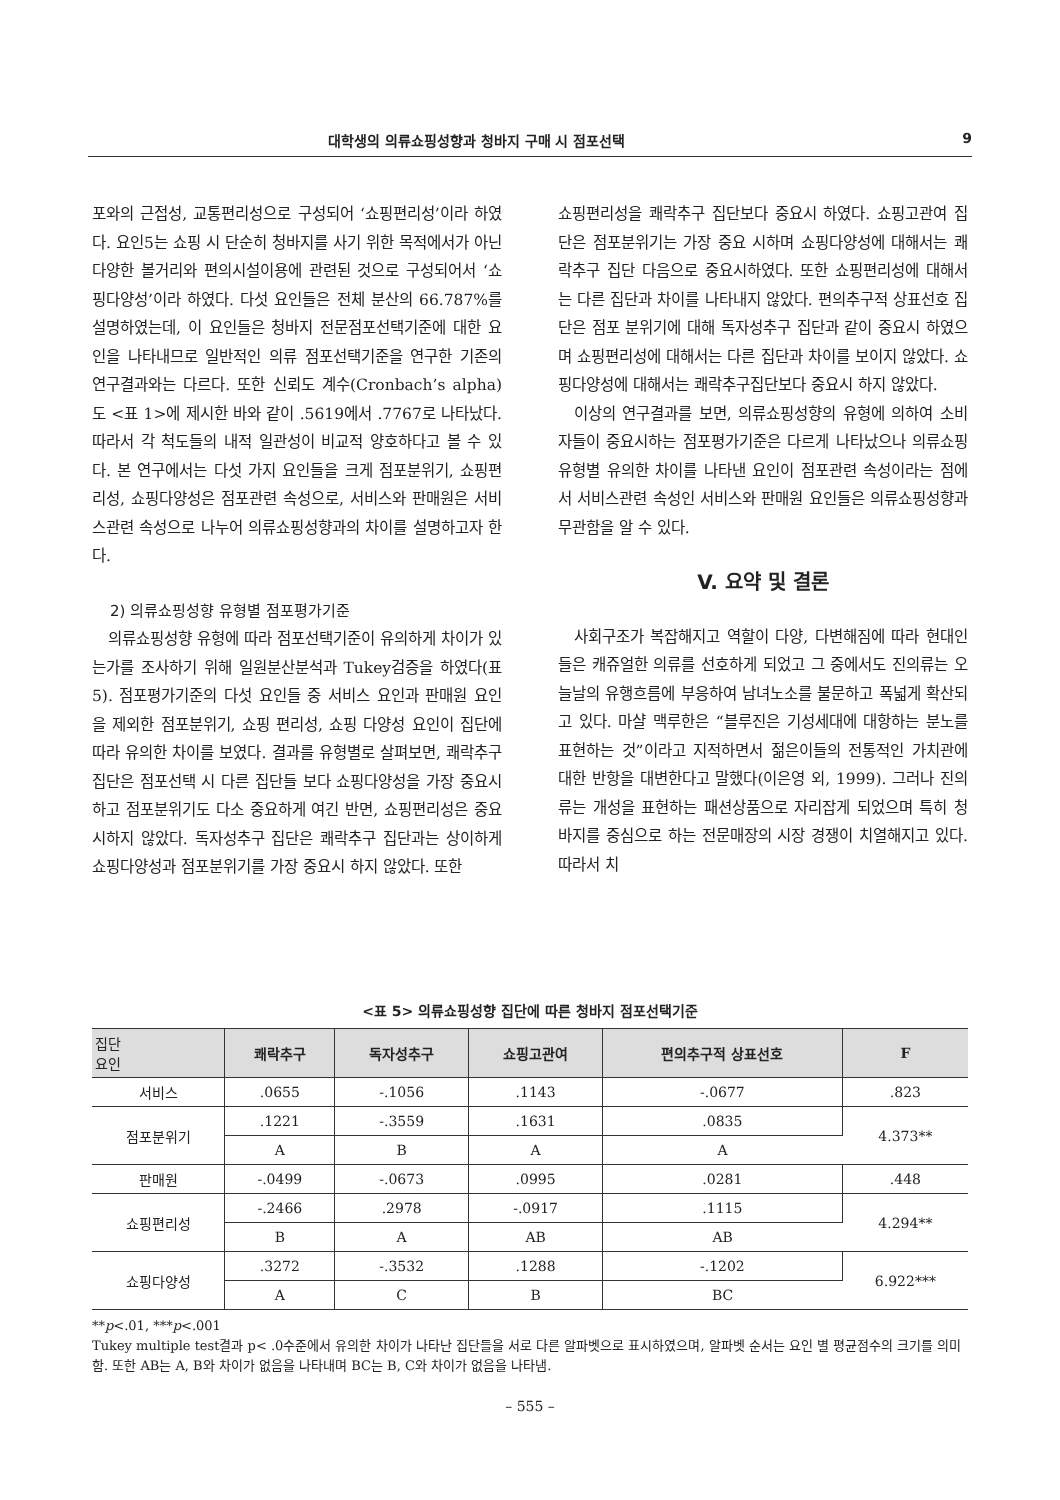대학생의 의류쇼핑성향과 청바지 구매 시 점포선택 9
포와의 근접성, 교통편리성으로 구성되어 ‘쇼핑편리성’이라 하였다. 요인5는 쇼핑 시 단순히 청바지를 사기 위한 목적에서가 아닌 다양한 볼거리와 편의시설이용에 관련된 것으로 구성되어서 ‘쇼핑다양성’이라 하였다. 다섯 요인들은 전체 분산의 66.787%를 설명하였는데, 이 요인들은 청바지 전문점포선택기준에 대한 요인을 나타내므로 일반적인 의류 점포선택기준을 연구한 기존의 연구결과와는 다르다. 또한 신뢰도 계수(Cronbach’s alpha)도 <표 1>에 제시한 바와 같이 .5619에서 .7767로 나타났다. 따라서 각 척도들의 내적 일관성이 비교적 양호하다고 볼 수 있다. 본 연구에서는 다섯 가지 요인들을 크게 점포분위기, 쇼핑편리성, 쇼핑다양성은 점포관련 속성으로, 서비스와 판매원은 서비스관련 속성으로 나누어 의류쇼핑성향과의 차이를 설명하고자 한다.
2) 의류쇼핑성향 유형별 점포평가기준
의류쇼핑성향 유형에 따라 점포선택기준이 유의하게 차이가 있는가를 조사하기 위해 일원분산분석과 Tukey검증을 하였다(표 5). 점포평가기준의 다섯 요인들 중 서비스 요인과 판매원 요인을 제외한 점포분위기, 쇼핑 편리성, 쇼핑 다양성 요인이 집단에 따라 유의한 차이를 보였다. 결과를 유형별로 살펴보면, 쾌락추구 집단은 점포선택 시 다른 집단들 보다 쇼핑다양성을 가장 중요시 하고 점포분위기도 다소 중요하게 여긴 반면, 쇼핑편리성은 중요시하지 않았다. 독자성추구 집단은 쾌락추구 집단과는 상이하게 쇼핑다양성과 점포분위기를 가장 중요시 하지 않았다. 또한
쇼핑편리성을 쾌락추구 집단보다 중요시 하였다. 쇼핑고관여 집단은 점포분위기는 가장 중요 시하며 쇼핑다양성에 대해서는 쾌락추구 집단 다음으로 중요시하였다. 또한 쇼핑편리성에 대해서는 다른 집단과 차이를 나타내지 않았다. 편의추구적 상표선호 집단은 점포 분위기에 대해 독자성추구 집단과 같이 중요시 하였으며 쇼핑편리성에 대해서는 다른 집단과 차이를 보이지 않았다. 쇼핑다양성에 대해서는 쾌락추구집단보다 중요시 하지 않았다.
이상의 연구결과를 보면, 의류쇼핑성향의 유형에 의하여 소비자들이 중요시하는 점포평가기준은 다르게 나타났으나 의류쇼핑 유형별 유의한 차이를 나타낸 요인이 점포관련 속성이라는 점에서 서비스관련 속성인 서비스와 판매원 요인들은 의류쇼핑성향과 무관함을 알 수 있다.
V. 요약 및 결론
사회구조가 복잡해지고 역할이 다양, 다변해짐에 따라 현대인들은 캐쥬얼한 의류를 선호하게 되었고 그 중에서도 진의류는 오늘날의 유행흐름에 부응하여 남녀노소를 불문하고 폭넓게 확산되고 있다. 마샬 맥루한은 “블루진은 기성세대에 대항하는 분노를 표현하는 것”이라고 지적하면서 젊은이들의 전통적인 가치관에 대한 반항을 대변한다고 말했다(이은영 외, 1999). 그러나 진의류는 개성을 표현하는 패션상품으로 자리잡게 되었으며 특히 청바지를 중심으로 하는 전문매장의 시장 경쟁이 치열해지고 있다. 따라서 치
<표 5> 의류쇼핑성향 집단에 따른 청바지 점포선택기준
| 집단 요인 | 쾌락추구 | 독자성추구 | 쇼핑고관여 | 편의추구적 상표선호 | F |
| --- | --- | --- | --- | --- | --- |
| 서비스 | .0655 | -.1056 | .1143 | -.0677 | .823 |
| 점포분위기 | .1221 | -.3559 | .1631 | .0835 | 4.373** |
| | A | B | A | A | |
| 판매원 | -.0499 | -.0673 | .0995 | .0281 | .448 |
| 쇼핑편리성 | -.2466 | .2978 | -.0917 | .1115 | 4.294** |
| | B | A | AB | AB | |
| 쇼핑다양성 | .3272 | -.3532 | .1288 | -.1202 | 6.922*** |
| | A | C | B | BC | |
**p<.01, ***p<.001
Tukey multiple test결과 p< .0수준에서 유의한 차이가 나타난 집단들을 서로 다른 알파벳으로 표시하였으며, 알파벳 순서는 요인 별 평균점수의 크기를 의미함. 또한 AB는 A, B와 차이가 없음을 나타내며 BC는 B, C와 차이가 없음을 나타냄.
– 555 –